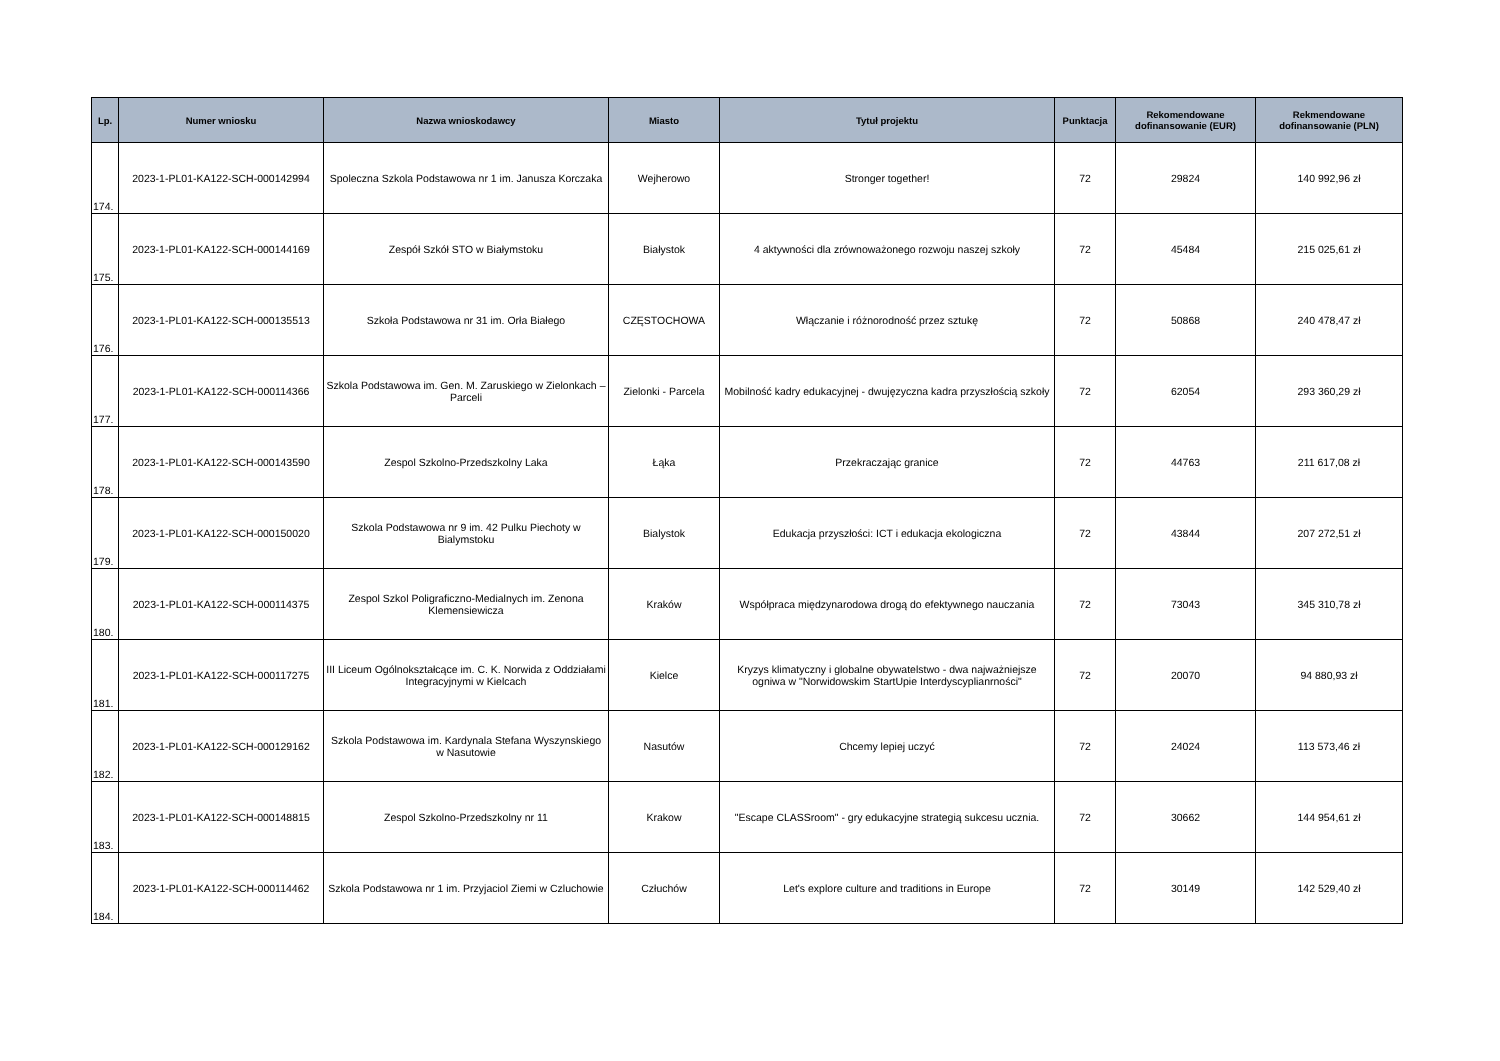| Lp. | Numer wniosku | Nazwa wnioskodawcy | Miasto | Tytuł projektu | Punktacja | Rekomendowane dofinansowanie (EUR) | Rekmendowane dofinansowanie (PLN) |
| --- | --- | --- | --- | --- | --- | --- | --- |
| 174. | 2023-1-PL01-KA122-SCH-000142994 | Spoleczna Szkola Podstawowa nr 1 im. Janusza Korczaka | Wejherowo | Stronger together! | 72 | 29824 | 140 992,96 zł |
| 175. | 2023-1-PL01-KA122-SCH-000144169 | Zespół Szkół STO w Białymstoku | Białystok | 4 aktywności dla zrównoważonego rozwoju naszej szkoły | 72 | 45484 | 215 025,61 zł |
| 176. | 2023-1-PL01-KA122-SCH-000135513 | Szkoła Podstawowa nr 31 im. Orła Białego | CZĘSTOCHOWA | Włączanie i różnorodność przez sztukę | 72 | 50868 | 240 478,47 zł |
| 177. | 2023-1-PL01-KA122-SCH-000114366 | Szkola Podstawowa im. Gen. M. Zaruskiego w Zielonkach – Parceli | Zielonki - Parcela | Mobilność kadry edukacyjnej - dwujęzyczna kadra przyszłością szkoły | 72 | 62054 | 293 360,29 zł |
| 178. | 2023-1-PL01-KA122-SCH-000143590 | Zespol Szkolno-Przedszkolny Laka | Łąka | Przekraczając granice | 72 | 44763 | 211 617,08 zł |
| 179. | 2023-1-PL01-KA122-SCH-000150020 | Szkola Podstawowa nr 9 im. 42 Pulku Piechoty w Bialymstoku | Bialystok | Edukacja przyszłości: ICT i edukacja ekologiczna | 72 | 43844 | 207 272,51 zł |
| 180. | 2023-1-PL01-KA122-SCH-000114375 | Zespol Szkol Poligraficzno-Medialnych im. Zenona Klemensiewicza | Kraków | Współpraca międzynarodowa drogą do efektywnego nauczania | 72 | 73043 | 345 310,78 zł |
| 181. | 2023-1-PL01-KA122-SCH-000117275 | III Liceum Ogólnokształcące im. C. K. Norwida z Oddziałami Integracyjnymi w Kielcach | Kielce | Kryzys klimatyczny i globalne obywatelstwo - dwa najważniejsze ogniwa w "Norwidowskim StartUpie Interdyscyplianrności" | 72 | 20070 | 94 880,93 zł |
| 182. | 2023-1-PL01-KA122-SCH-000129162 | Szkola Podstawowa im. Kardynala Stefana Wyszynskiego w Nasutowie | Nasutów | Chcemy lepiej uczyć | 72 | 24024 | 113 573,46 zł |
| 183. | 2023-1-PL01-KA122-SCH-000148815 | Zespol Szkolno-Przedszkolny nr 11 | Krakow | "Escape CLASSroom" - gry edukacyjne strategią sukcesu ucznia. | 72 | 30662 | 144 954,61 zł |
| 184. | 2023-1-PL01-KA122-SCH-000114462 | Szkola Podstawowa nr 1 im. Przyjaciol Ziemi w Czluchowie | Człuchów | Let's explore culture and traditions in Europe | 72 | 30149 | 142 529,40 zł |